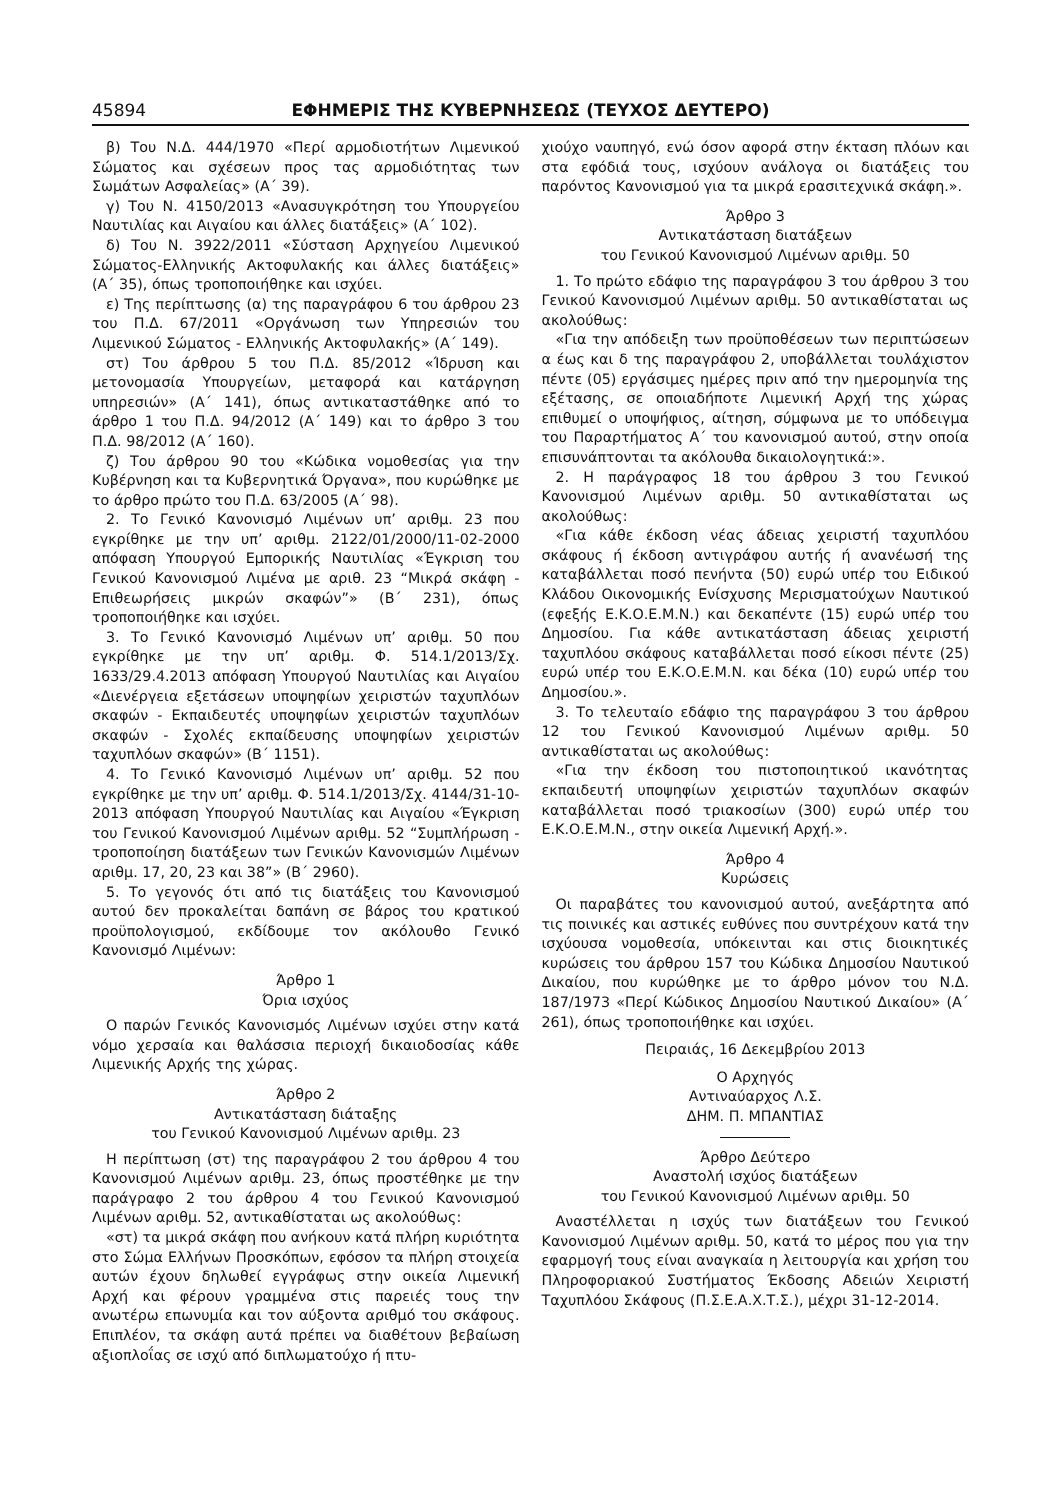45894 ΕΦΗΜΕΡΙΣ ΤΗΣ ΚΥΒΕΡΝΗΣΕΩΣ (ΤΕΥΧΟΣ ΔΕΥΤΕΡΟ)
β) Του Ν.Δ. 444/1970 «Περί αρμοδιοτήτων Λιμενικού Σώματος και σχέσεων προς τας αρμοδιότητας των Σωμάτων Ασφαλείας» (Α΄ 39).
γ) Του Ν. 4150/2013 «Ανασυγκρότηση του Υπουργείου Ναυτιλίας και Αιγαίου και άλλες διατάξεις» (Α΄ 102).
δ) Του Ν. 3922/2011 «Σύσταση Αρχηγείου Λιμενικού Σώματος-Ελληνικής Ακτοφυλακής και άλλες διατάξεις» (Α΄ 35), όπως τροποποιήθηκε και ισχύει.
ε) Της περίπτωσης (α) της παραγράφου 6 του άρθρου 23 του Π.Δ. 67/2011 «Οργάνωση των Υπηρεσιών του Λιμενικού Σώματος - Ελληνικής Ακτοφυλακής» (Α΄ 149).
στ) Του άρθρου 5 του Π.Δ. 85/2012 «Ίδρυση και μετονομασία Υπουργείων, μεταφορά και κατάργηση υπηρεσιών» (Α΄ 141), όπως αντικαταστάθηκε από το άρθρο 1 του Π.Δ. 94/2012 (Α΄ 149) και το άρθρο 3 του Π.Δ. 98/2012 (Α΄ 160).
ζ) Του άρθρου 90 του «Κώδικα νομοθεσίας για την Κυβέρνηση και τα Κυβερνητικά Όργανα», που κυρώθηκε με το άρθρο πρώτο του Π.Δ. 63/2005 (Α΄ 98).
2. Το Γενικό Κανονισμό Λιμένων υπ’ αριθμ. 23 που εγκρίθηκε με την υπ’ αριθμ. 2122/01/2000/11-02-2000 απόφαση Υπουργού Εμπορικής Ναυτιλίας «Έγκριση του Γενικού Κανονισμού Λιμένα με αριθ. 23 “Μικρά σκάφη - Επιθεωρήσεις μικρών σκαφών”» (Β΄ 231), όπως τροποποιήθηκε και ισχύει.
3. Το Γενικό Κανονισμό Λιμένων υπ’ αριθμ. 50 που εγκρίθηκε με την υπ’ αριθμ. Φ. 514.1/2013/Σχ. 1633/29.4.2013 απόφαση Υπουργού Ναυτιλίας και Αιγαίου «Διενέργεια εξετάσεων υποψηφίων χειριστών ταχυπλόων σκαφών - Εκπαιδευτές υποψηφίων χειριστών ταχυπλόων σκαφών - Σχολές εκπαίδευσης υποψηφίων χειριστών ταχυπλόων σκαφών» (Β΄ 1151).
4. Το Γενικό Κανονισμό Λιμένων υπ’ αριθμ. 52 που εγκρίθηκε με την υπ’ αριθμ. Φ. 514.1/2013/Σχ. 4144/31-10-2013 απόφαση Υπουργού Ναυτιλίας και Αιγαίου «Έγκριση του Γενικού Κανονισμού Λιμένων αριθμ. 52 “Συμπλήρωση - τροποποίηση διατάξεων των Γενικών Κανονισμών Λιμένων αριθμ. 17, 20, 23 και 38”» (Β΄ 2960).
5. Το γεγονός ότι από τις διατάξεις του Κανονισμού αυτού δεν προκαλείται δαπάνη σε βάρος του κρατικού προϋπολογισμού, εκδίδουμε τον ακόλουθο Γενικό Κανονισμό Λιμένων:
Άρθρο 1
Όρια ισχύος
Ο παρών Γενικός Κανονισμός Λιμένων ισχύει στην κατά νόμο χερσαία και θαλάσσια περιοχή δικαιοδοσίας κάθε Λιμενικής Αρχής της χώρας.
Άρθρο 2
Αντικατάσταση διάταξης
του Γενικού Κανονισμού Λιμένων αριθμ. 23
Η περίπτωση (στ) της παραγράφου 2 του άρθρου 4 του Κανονισμού Λιμένων αριθμ. 23, όπως προστέθηκε με την παράγραφο 2 του άρθρου 4 του Γενικού Κανονισμού Λιμένων αριθμ. 52, αντικαθίσταται ως ακολούθως:
«στ) τα μικρά σκάφη που ανήκουν κατά πλήρη κυριότητα στο Σώμα Ελλήνων Προσκόπων, εφόσον τα πλήρη στοιχεία αυτών έχουν δηλωθεί εγγράφως στην οικεία Λιμενική Αρχή και φέρουν γραμμένα στις παρειές τους την ανωτέρω επωνυμία και τον αύξοντα αριθμό του σκάφους. Επιπλέον, τα σκάφη αυτά πρέπει να διαθέτουν βεβαίωση αξιοπλοΐας σε ισχύ από διπλωματούχο ή πτυ-
χιούχο ναυπηγό, ενώ όσον αφορά στην έκταση πλόων και στα εφόδιά τους, ισχύουν ανάλογα οι διατάξεις του παρόντος Κανονισμού για τα μικρά ερασιτεχνικά σκάφη.».
Άρθρο 3
Αντικατάσταση διατάξεων
του Γενικού Κανονισμού Λιμένων αριθμ. 50
1. Το πρώτο εδάφιο της παραγράφου 3 του άρθρου 3 του Γενικού Κανονισμού Λιμένων αριθμ. 50 αντικαθίσταται ως ακολούθως:
«Για την απόδειξη των προϋποθέσεων των περιπτώσεων α έως και δ της παραγράφου 2, υποβάλλεται τουλάχιστον πέντε (05) εργάσιμες ημέρες πριν από την ημερομηνία της εξέτασης, σε οποιαδήποτε Λιμενική Αρχή της χώρας επιθυμεί ο υποψήφιος, αίτηση, σύμφωνα με το υπόδειγμα του Παραρτήματος Α΄ του κανονισμού αυτού, στην οποία επισυνάπτονται τα ακόλουθα δικαιολογητικά:».
2. Η παράγραφος 18 του άρθρου 3 του Γενικού Κανονισμού Λιμένων αριθμ. 50 αντικαθίσταται ως ακολούθως:
«Για κάθε έκδοση νέας άδειας χειριστή ταχυπλόου σκάφους ή έκδοση αντιγράφου αυτής ή ανανέωσή της καταβάλλεται ποσό πενήντα (50) ευρώ υπέρ του Ειδικού Κλάδου Οικονομικής Ενίσχυσης Μερισματούχων Ναυτικού (εφεξής Ε.Κ.Ο.Ε.Μ.Ν.) και δεκαπέντε (15) ευρώ υπέρ του Δημοσίου. Για κάθε αντικατάσταση άδειας χειριστή ταχυπλόου σκάφους καταβάλλεται ποσό είκοσι πέντε (25) ευρώ υπέρ του Ε.Κ.Ο.Ε.Μ.Ν. και δέκα (10) ευρώ υπέρ του Δημοσίου.».
3. Το τελευταίο εδάφιο της παραγράφου 3 του άρθρου 12 του Γενικού Κανονισμού Λιμένων αριθμ. 50 αντικαθίσταται ως ακολούθως:
«Για την έκδοση του πιστοποιητικού ικανότητας εκπαιδευτή υποψηφίων χειριστών ταχυπλόων σκαφών καταβάλλεται ποσό τριακοσίων (300) ευρώ υπέρ του Ε.Κ.Ο.Ε.Μ.Ν., στην οικεία Λιμενική Αρχή.».
Άρθρο 4
Κυρώσεις
Οι παραβάτες του κανονισμού αυτού, ανεξάρτητα από τις ποινικές και αστικές ευθύνες που συντρέχουν κατά την ισχύουσα νομοθεσία, υπόκεινται και στις διοικητικές κυρώσεις του άρθρου 157 του Κώδικα Δημοσίου Ναυτικού Δικαίου, που κυρώθηκε με το άρθρο μόνον του Ν.Δ. 187/1973 «Περί Κώδικος Δημοσίου Ναυτικού Δικαίου» (Α΄ 261), όπως τροποποιήθηκε και ισχύει.
Πειραιάς, 16 Δεκεμβρίου 2013
Ο Αρχηγός
Αντιναύαρχος Λ.Σ.
ΔΗΜ. Π. ΜΠΑΝΤΙΑΣ
Άρθρο Δεύτερο
Αναστολή ισχύος διατάξεων
του Γενικού Κανονισμού Λιμένων αριθμ. 50
Αναστέλλεται η ισχύς των διατάξεων του Γενικού Κανονισμού Λιμένων αριθμ. 50, κατά το μέρος που για την εφαρμογή τους είναι αναγκαία η λειτουργία και χρήση του Πληροφοριακού Συστήματος Έκδοσης Αδειών Χειριστή Ταχυπλόου Σκάφους (Π.Σ.Ε.Α.Χ.Τ.Σ.), μέχρι 31-12-2014.